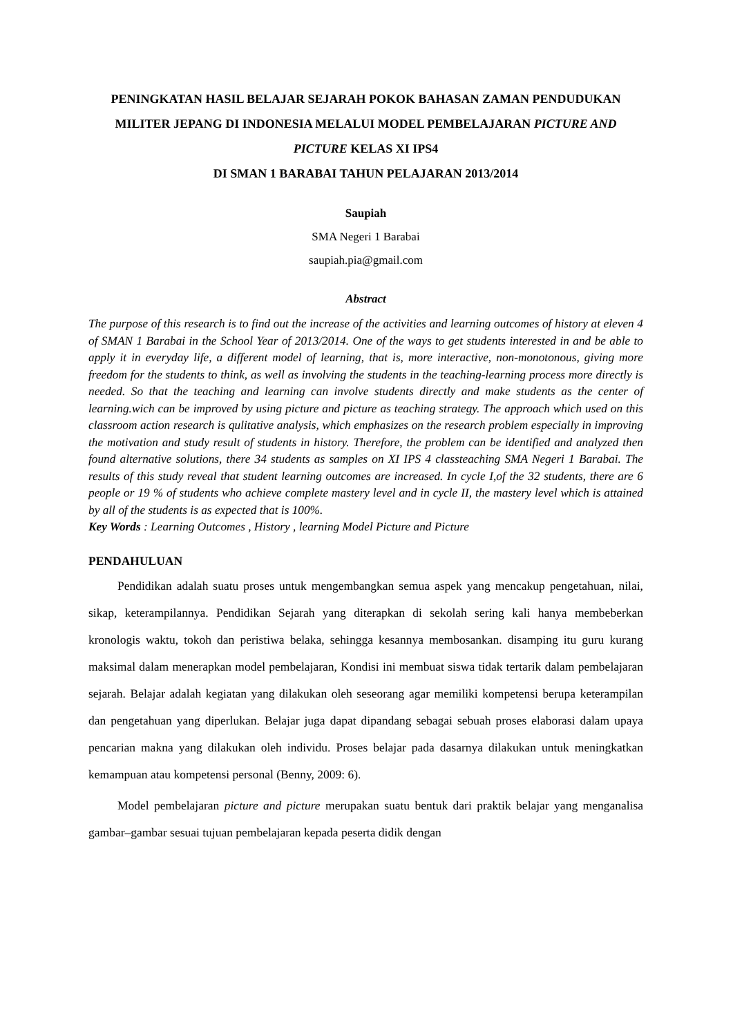PENINGKATAN HASIL BELAJAR SEJARAH POKOK BAHASAN ZAMAN PENDUDUKAN MILITER JEPANG DI INDONESIA MELALUI MODEL PEMBELAJARAN PICTURE AND PICTURE KELAS XI IPS4
DI SMAN 1 BARABAI TAHUN PELAJARAN 2013/2014
Saupiah
SMA Negeri 1 Barabai
saupiah.pia@gmail.com
Abstract
The purpose of this research is to find out the increase of the activities and learning outcomes of history at eleven 4 of SMAN 1 Barabai in the School Year of 2013/2014. One of the ways to get students interested in and be able to apply it in everyday life, a different model of learning, that is, more interactive, non-monotonous, giving more freedom for the students to think, as well as involving the students in the teaching-learning process more directly is needed. So that the teaching and learning can involve students directly and make students as the center of learning.wich can be improved by using picture and picture as teaching strategy. The approach which used on this classroom action research is qulitative analysis, which emphasizes on the research problem especially in improving the motivation and study result of students in history. Therefore, the problem can be identified and analyzed then found alternative solutions, there 34 students as samples on XI IPS 4 classteaching SMA Negeri 1 Barabai. The results of this study reveal that student learning outcomes are increased. In cycle I,of the 32 students, there are 6 people or 19 % of students who achieve complete mastery level and in cycle II, the mastery level which is attained by all of the students is as expected that is 100%.
Key Words : Learning Outcomes , History , learning Model Picture and Picture
PENDAHULUAN
Pendidikan adalah suatu proses untuk mengembangkan semua aspek yang mencakup pengetahuan, nilai, sikap, keterampilannya. Pendidikan Sejarah yang diterapkan di sekolah sering kali hanya membeberkan kronologis waktu, tokoh dan peristiwa belaka, sehingga kesannya membosankan. disamping itu guru kurang maksimal dalam menerapkan model pembelajaran, Kondisi ini membuat siswa tidak tertarik dalam pembelajaran sejarah. Belajar adalah kegiatan yang dilakukan oleh seseorang agar memiliki kompetensi berupa keterampilan dan pengetahuan yang diperlukan. Belajar juga dapat dipandang sebagai sebuah proses elaborasi dalam upaya pencarian makna yang dilakukan oleh individu. Proses belajar pada dasarnya dilakukan untuk meningkatkan kemampuan atau kompetensi personal (Benny, 2009: 6).
Model pembelajaran picture and picture merupakan suatu bentuk dari praktik belajar yang menganalisa gambar–gambar sesuai tujuan pembelajaran kepada peserta didik dengan